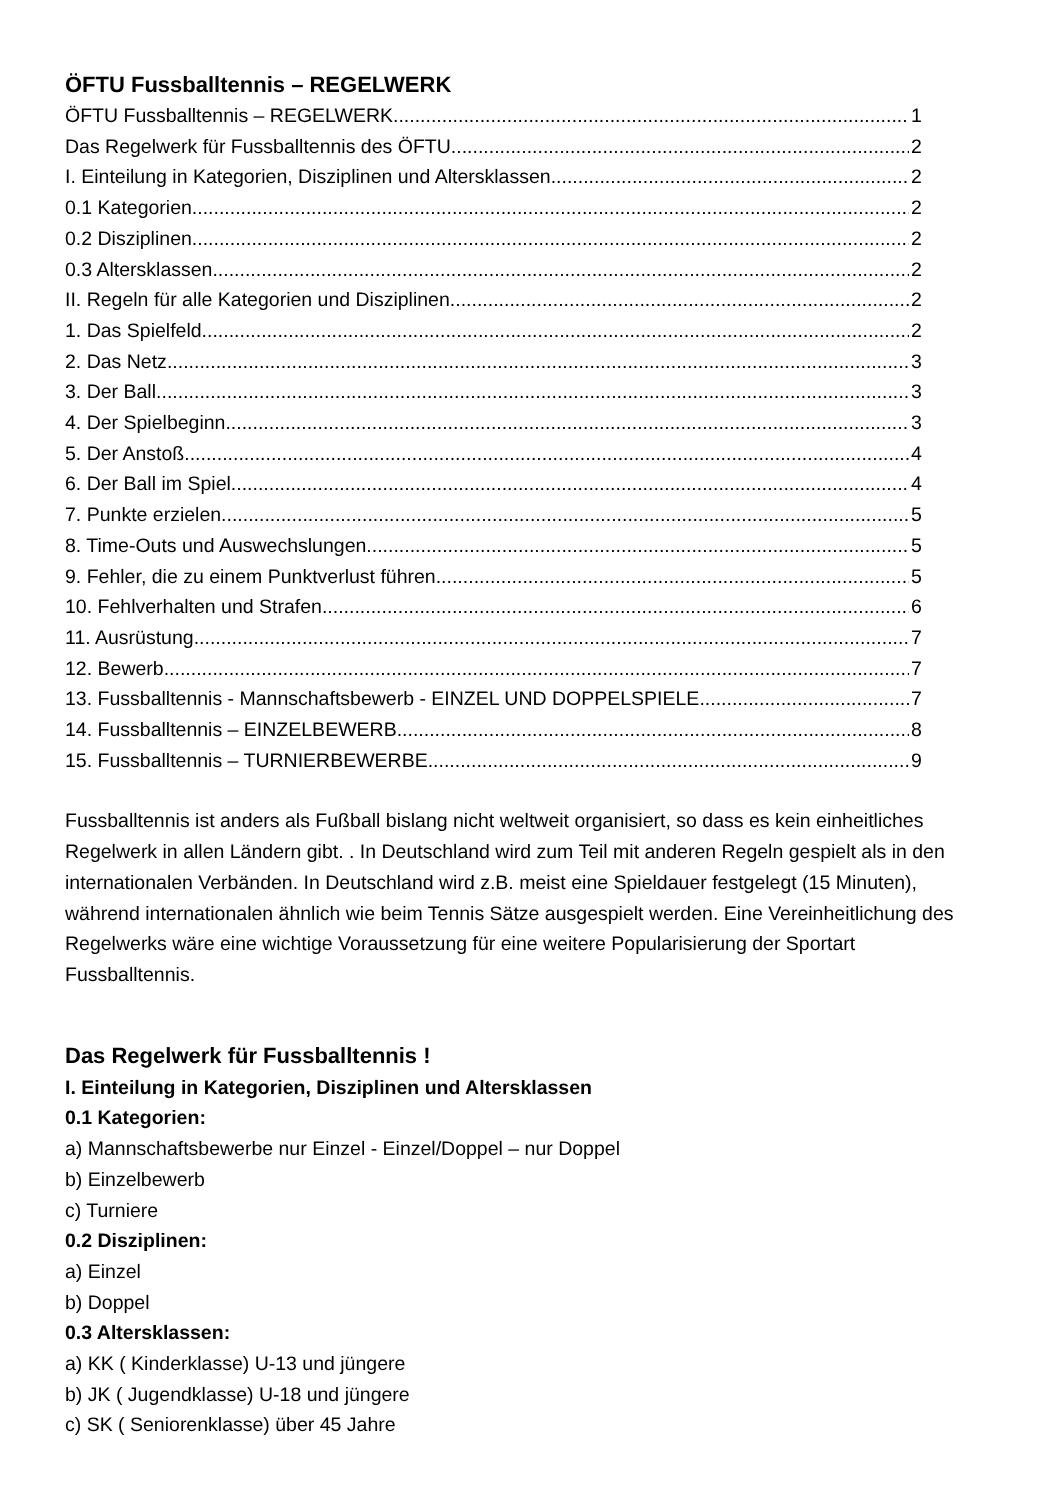ÖFTU Fussballtennis – REGELWERK
ÖFTU Fussballtennis – REGELWERK 1
Das Regelwerk für Fussballtennis des ÖFTU 2
I. Einteilung in Kategorien, Disziplinen und Altersklassen 2
0.1 Kategorien 2
0.2 Disziplinen 2
0.3 Altersklassen 2
II. Regeln für alle Kategorien und Disziplinen 2
1. Das Spielfeld 2
2. Das Netz 3
3. Der Ball 3
4. Der Spielbeginn 3
5. Der Anstoß 4
6. Der Ball im Spiel 4
7. Punkte erzielen 5
8. Time-Outs und Auswechslungen 5
9. Fehler, die zu einem Punktverlust führen 5
10. Fehlverhalten und Strafen 6
11. Ausrüstung 7
12. Bewerb 7
13. Fussballtennis - Mannschaftsbewerb - EINZEL UND DOPPELSPIELE 7
14. Fussballtennis – EINZELBEWERB 8
15. Fussballtennis – TURNIERBEWERBE 9
Fussballtennis ist anders als Fußball bislang nicht weltweit organisiert, so dass es kein einheitliches Regelwerk in allen Ländern gibt. . In Deutschland wird zum Teil mit anderen Regeln gespielt als in den internationalen Verbänden. In Deutschland wird z.B. meist eine Spieldauer festgelegt (15 Minuten), während internationalen ähnlich wie beim Tennis Sätze ausgespielt werden. Eine Vereinheitlichung des Regelwerks wäre eine wichtige Voraussetzung für eine weitere Popularisierung der Sportart Fussballtennis.
Das Regelwerk für Fussballtennis !
I. Einteilung in Kategorien, Disziplinen und Altersklassen
0.1 Kategorien:
a) Mannschaftsbewerbe nur Einzel - Einzel/Doppel – nur Doppel
b) Einzelbewerb
c) Turniere
0.2 Disziplinen:
a) Einzel
b) Doppel
0.3 Altersklassen:
a) KK ( Kinderklasse) U-13 und jüngere
b) JK ( Jugendklasse) U-18 und jüngere
c) SK ( Seniorenklasse) über 45 Jahre